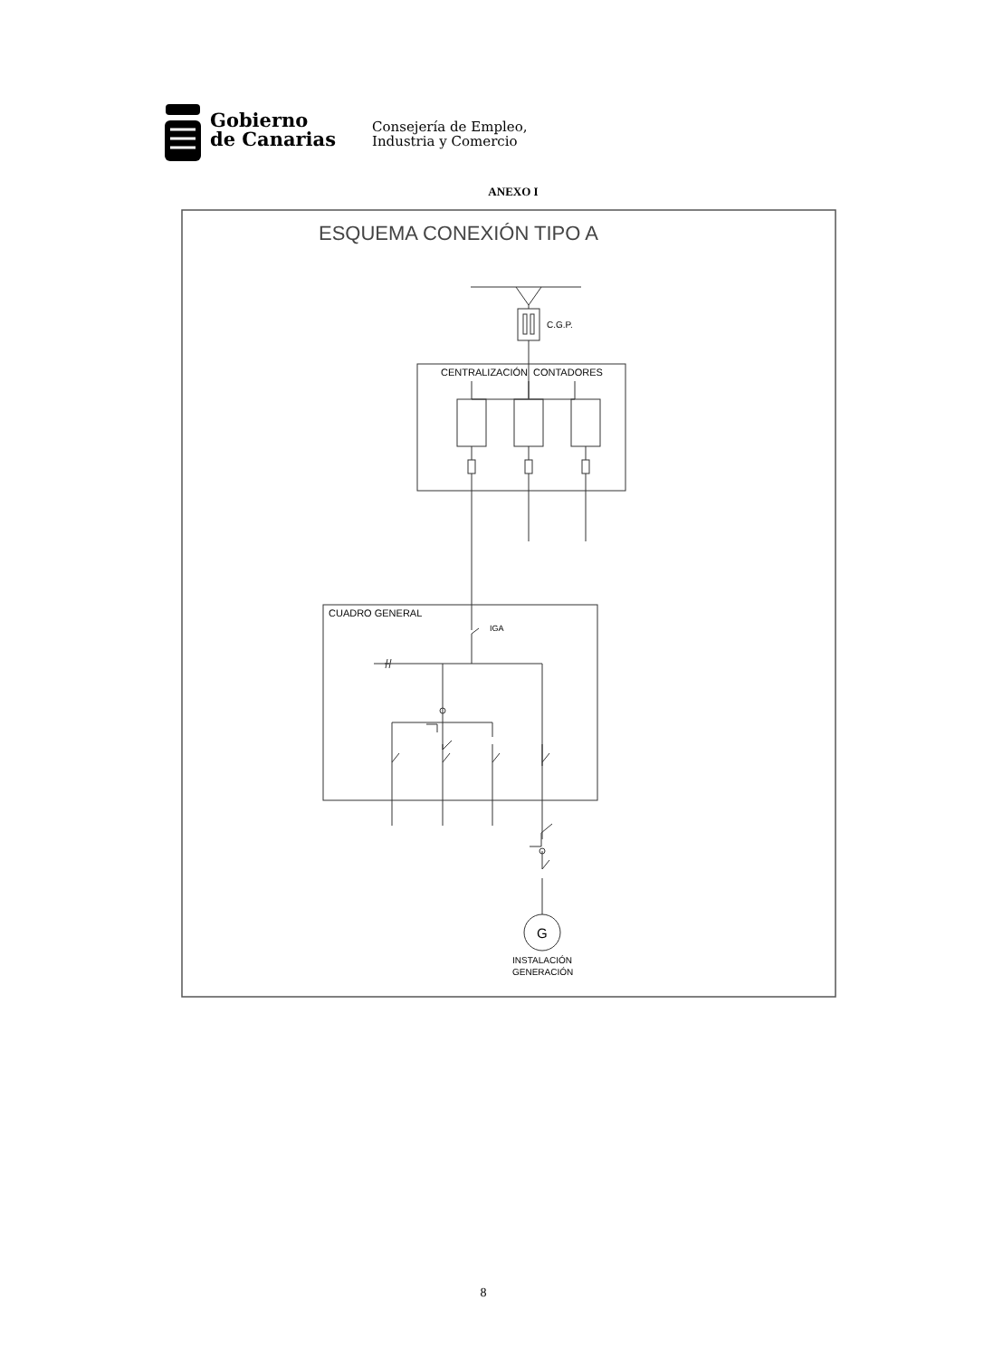Gobierno
de Canarias
Consejería de Empleo,
Industria y Comercio
ANEXO I
ESQUEMA CONEXIÓN TIPO A
C.G.P.
CENTRALIZACIÓN
CONTADORES
CUADRO GENERAL
IGA
G
INSTALACIÓN
GENERACIÓN
8